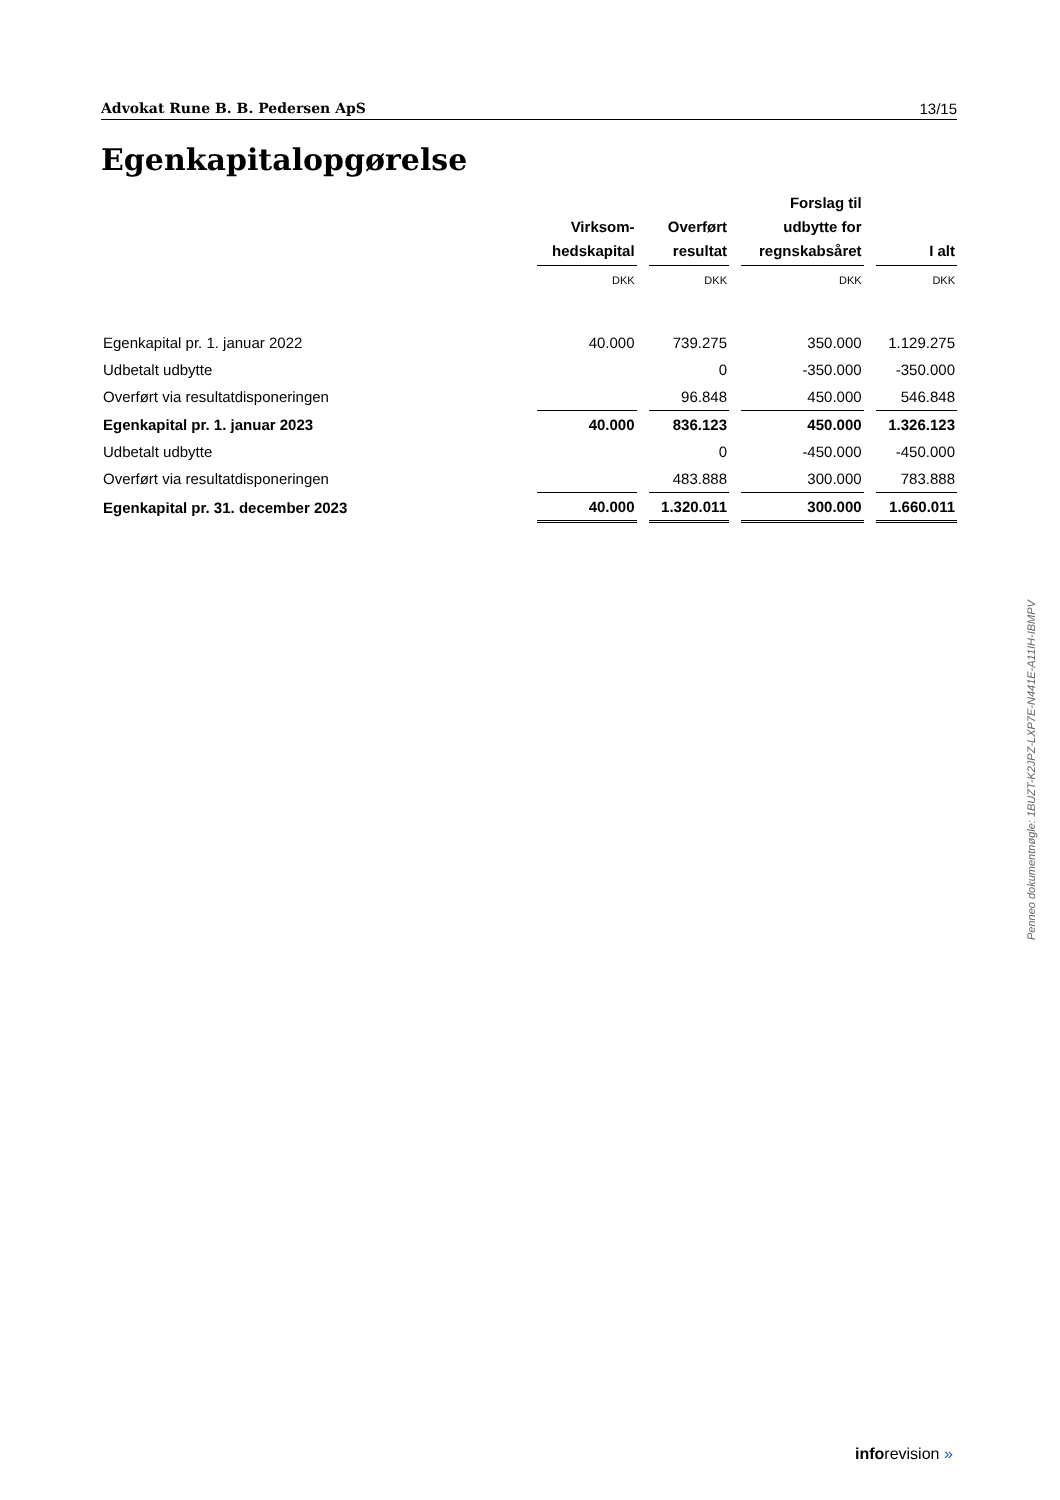Advokat Rune B. B. Pedersen ApS 13/15
Egenkapitalopgørelse
| | Virksom- hedskapital | Overført resultat | Forslag til udbytte for regnskabsåret | I alt |
| --- | --- | --- | --- | --- |
| | DKK | DKK | DKK | DKK |
| Egenkapital pr. 1. januar 2022 | 40.000 | 739.275 | 350.000 | 1.129.275 |
| Udbetalt udbytte | | 0 | -350.000 | -350.000 |
| Overført via resultatdisponeringen | | 96.848 | 450.000 | 546.848 |
| Egenkapital pr. 1. januar 2023 | 40.000 | 836.123 | 450.000 | 1.326.123 |
| Udbetalt udbytte | | 0 | -450.000 | -450.000 |
| Overført via resultatdisponeringen | | 483.888 | 300.000 | 783.888 |
| Egenkapital pr. 31. december 2023 | 40.000 | 1.320.011 | 300.000 | 1.660.011 |
Penneo dokumentnøgle: 1BUZT-K2JPZ-LXP7E-N441E-A11IH-IBMPV
inforevision »